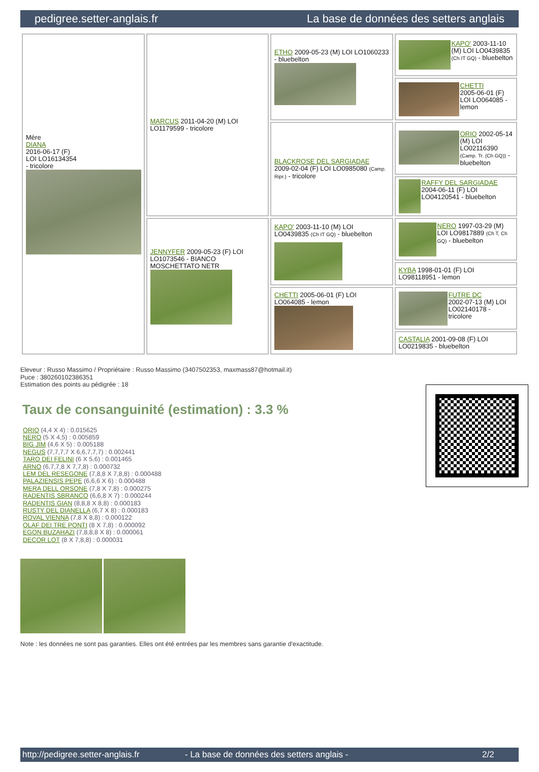pedigree.setter-anglais.fr La base de données des setters anglais
| Mère DIANA 2016-06-17 (F) LOI LO16134354 - tricolore | MARCUS 2011-04-20 (M) LOI LO1179599 - tricolore | ETHO 2009-05-23 (M) LOI LO1060233 - bluebelton | KAPO' 2003-11-10 (M) LOI LO0439835 (Ch IT GQ) - bluebelton |
| | | | CHETTI 2005-06-01 (F) LOI LO064085 - lemon |
| | | BLACKROSE DEL SARGIADAE 2009-02-04 (F) LOI LO0985080 (Camp. Ripr.) - tricolore | ORIO 2002-05-14 (M) LOI LO02116390 (Camp. Tr. (Ch GQ)) - bluebelton |
| | | | RAFFY DEL SARGIADAE 2004-06-11 (F) LOI LO04120541 - bluebelton |
| | JENNYFER 2009-05-23 (F) LOI LO1073546 - BIANCO MOSCHETTATO NETR | KAPO' 2003-11-10 (M) LOI LO0439835 (Ch IT GQ) - bluebelton | NERO 1997-03-29 (M) LOI LO9817889 (Ch T, Ch GQ) - bluebelton |
| | | | KYBA 1998-01-01 (F) LOI LO98118951 - lemon |
| | | CHETTI 2005-06-01 (F) LOI LO064085 - lemon | FUTRE DC 2002-07-13 (M) LOI LO02140178 - tricolore |
| | | | CASTALIA 2001-09-08 (F) LOI LO0219835 - bluebelton |
Eleveur : Russo Massimo / Propriétaire : Russo Massimo (3407502353, maxmass87@hotmail.it)
Puce : 380260102386351
Estimation des points au pédigrée : 18
Taux de consanguinité (estimation) : 3.3 %
ORIO (4,4 X 4) : 0.015625
NERO (5 X 4,5) : 0.005859
BIG JIM (4,6 X 5) : 0.005188
NEGUS (7,7,7,7 X 6,6,7,7,7) : 0.002441
TARO DEI FELINI (6 X 5,6) : 0.001465
ARNO (6,7,7,8 X 7,7,8) : 0.000732
LEM DEL RESEGONE (7,8,8 X 7,8,8) : 0.000488
PALAZIENSIS PEPE (6,6,6 X 6) : 0.000488
MERA DELL ORSONE (7,8 X 7,8) : 0.000275
RADENTIS SBRANCO (6,6,8 X 7) : 0.000244
RADENTIS GIAN (8,8,8 X 8,8) : 0.000183
RUSTY DEL DIANELLA (6,7 X 8) : 0.000183
ROVAL VIENNA (7,8 X 8,8) : 0.000122
OLAF DEI TRE PONTI (8 X 7,8) : 0.000092
EGON BUZAHAZI (7,8,8,8 X 8) : 0.000061
DECOR LOT (8 X 7,8,8) : 0.000031
Note : les données ne sont pas garanties. Elles ont été entrées par les membres sans garantie d'exactitude.
http://pedigree.setter-anglais.fr - La base de données des setters anglais - 2/2